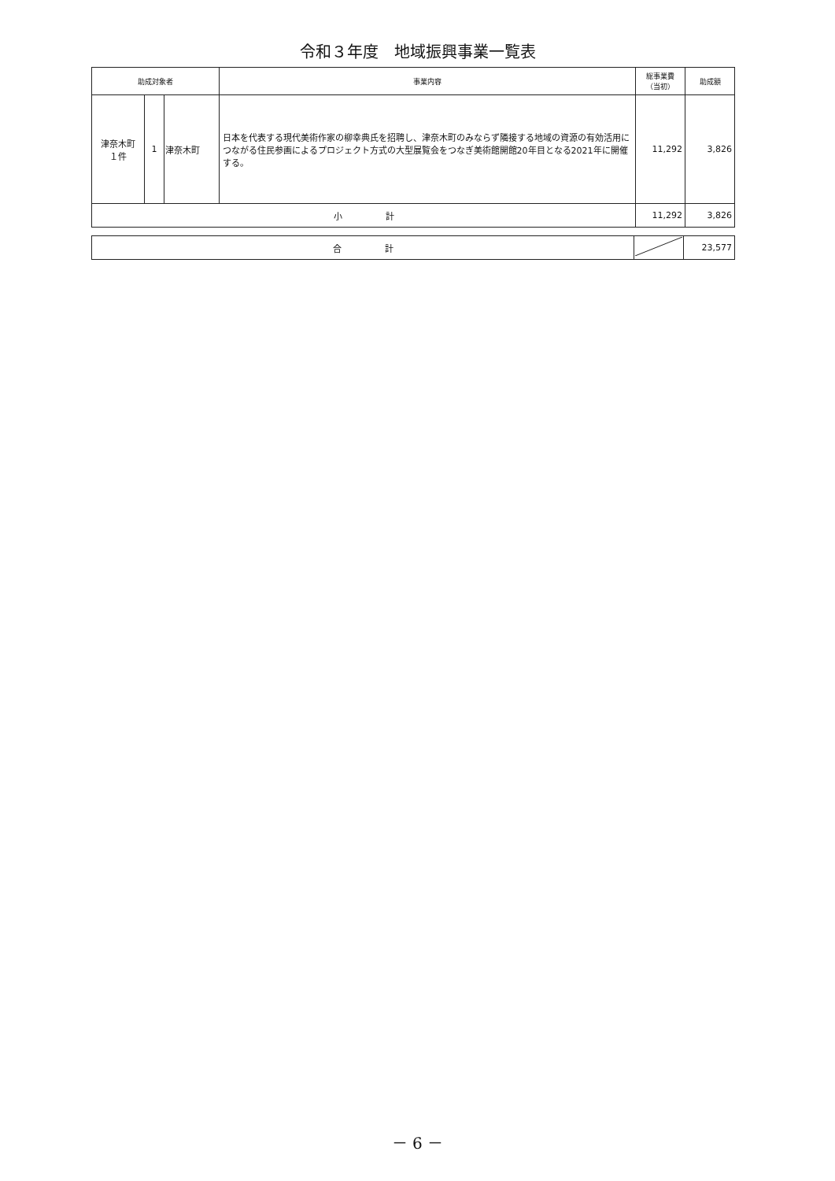令和３年度　地域振興事業一覧表
| 助成対象者 | | | 事業内容 | 総事業費 （当初） | 助成額 |
| --- | --- | --- | --- | --- | --- |
| 津奈木町 １件 | 1 | 津奈木町 | 日本を代表する現代美術作家の柳幸典氏を招聘し、津奈木町のみならず隣接する地域の資源の有効活用につながる住民参画によるプロジェクト方式の大型展覧会をつなぎ美術館開館20年目となる2021年に開催する。 | 11,292 | 3,826 |
| 小 計 | | | | 11,292 | 3,826 |
| 合 計 | | 23,577 |
－ 6 －